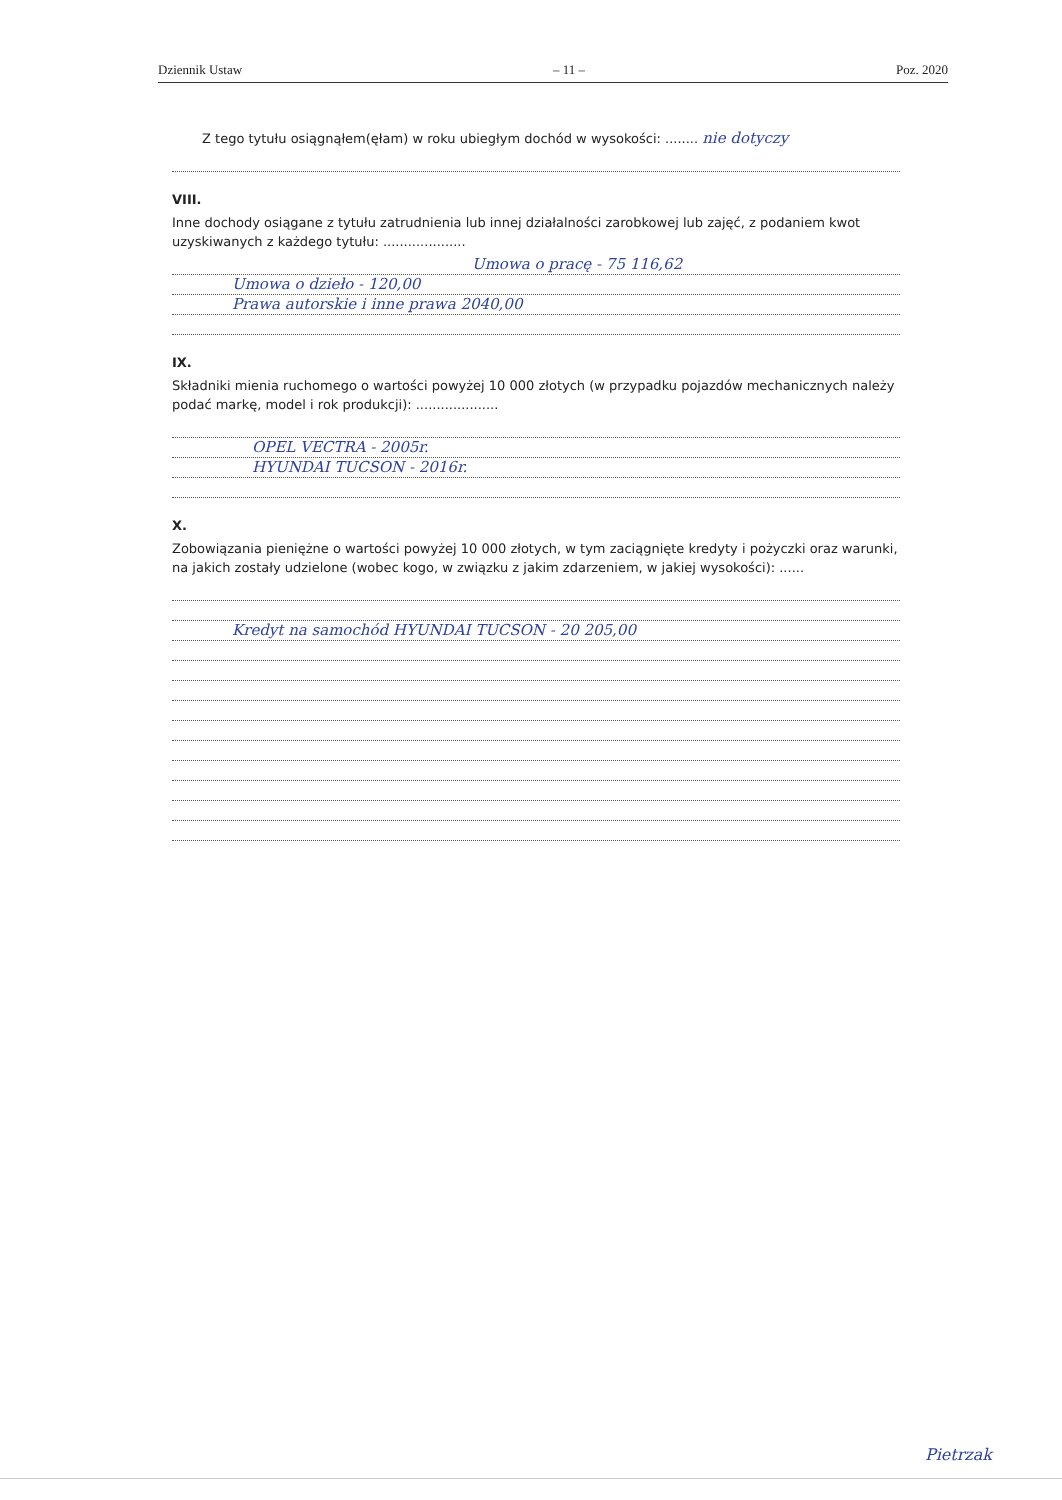Dziennik Ustaw – 11 – Poz. 2020
Z tego tytułu osiągnąłem(ęłam) w roku ubiegłym dochód w wysokości: ........ nie dotyczy
VIII.
Inne dochody osiągane z tytułu zatrudnienia lub innej działalności zarobkowej lub zajęć, z podaniem kwot uzyskiwanych z każdego tytułu: ....................
Umowa o pracę - 75 116,62
Umowa o dzieło - 120,00
Prawa autorskie i inne prawa 2040,00
IX.
Składniki mienia ruchomego o wartości powyżej 10 000 złotych (w przypadku pojazdów mechanicznych należy podać markę, model i rok produkcji): ....................
OPEL VECTRA - 2005r.
HYUNDAI TUCSON - 2016r.
X.
Zobowiązania pieniężne o wartości powyżej 10 000 złotych, w tym zaciągnięte kredyty i pożyczki oraz warunki, na jakich zostały udzielone (wobec kogo, w związku z jakim zdarzeniem, w jakiej wysokości): ......
Kredyt na samochód HYUNDAI TUCSON - 20 205,00
Pietrzak